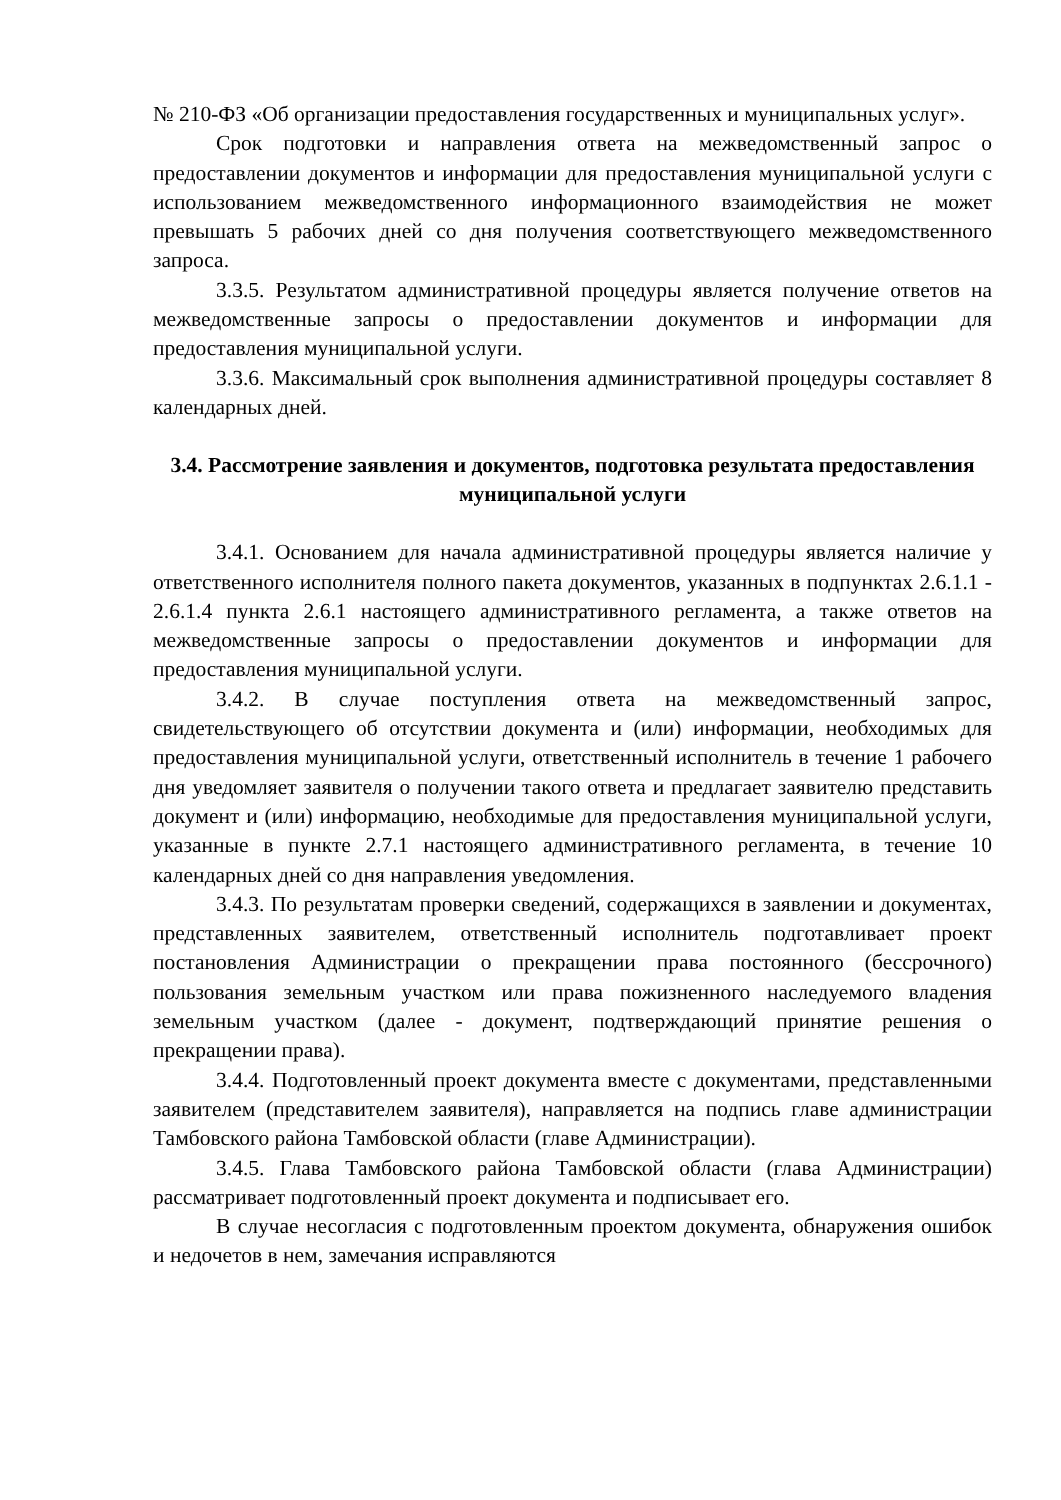№ 210-ФЗ «Об организации предоставления государственных и муниципальных услуг».
Срок подготовки и направления ответа на межведомственный запрос о предоставлении документов и информации для предоставления муниципальной услуги с использованием межведомственного информационного взаимодействия не может превышать 5 рабочих дней со дня получения соответствующего межведомственного запроса.
3.3.5. Результатом административной процедуры является получение ответов на межведомственные запросы о предоставлении документов и информации для предоставления муниципальной услуги.
3.3.6. Максимальный срок выполнения административной процедуры составляет 8 календарных дней.
3.4. Рассмотрение заявления и документов, подготовка результата предоставления муниципальной услуги
3.4.1. Основанием для начала административной процедуры является наличие у ответственного исполнителя полного пакета документов, указанных в подпунктах 2.6.1.1 - 2.6.1.4 пункта 2.6.1 настоящего административного регламента, а также ответов на межведомственные запросы о предоставлении документов и информации для предоставления муниципальной услуги.
3.4.2. В случае поступления ответа на межведомственный запрос, свидетельствующего об отсутствии документа и (или) информации, необходимых для предоставления муниципальной услуги, ответственный исполнитель в течение 1 рабочего дня уведомляет заявителя о получении такого ответа и предлагает заявителю представить документ и (или) информацию, необходимые для предоставления муниципальной услуги, указанные в пункте 2.7.1 настоящего административного регламента, в течение 10 календарных дней со дня направления уведомления.
3.4.3. По результатам проверки сведений, содержащихся в заявлении и документах, представленных заявителем, ответственный исполнитель подготавливает проект постановления Администрации о прекращении права постоянного (бессрочного) пользования земельным участком или права пожизненного наследуемого владения земельным участком (далее - документ, подтверждающий принятие решения о прекращении права).
3.4.4. Подготовленный проект документа вместе с документами, представленными заявителем (представителем заявителя), направляется на подпись главе администрации Тамбовского района Тамбовской области (главе Администрации).
3.4.5. Глава Тамбовского района Тамбовской области (глава Администрации) рассматривает подготовленный проект документа и подписывает его.
В случае несогласия с подготовленным проектом документа, обнаружения ошибок и недочетов в нем, замечания исправляются